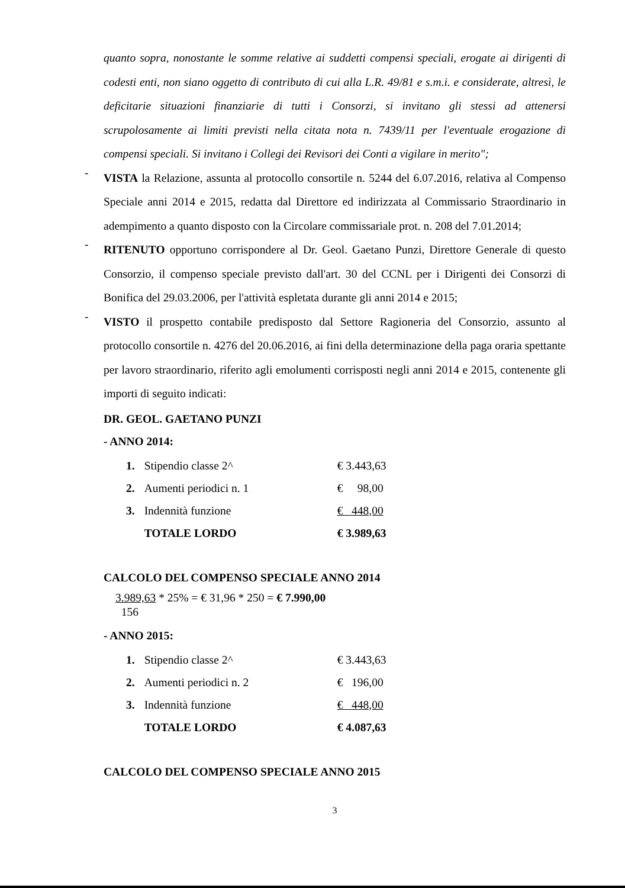quanto sopra, nonostante le somme relative ai suddetti compensi speciali, erogate ai dirigenti di codesti enti, non siano oggetto di contributo di cui alla L.R. 49/81 e s.m.i. e considerate, altresì, le deficitarie situazioni finanziarie di tutti i Consorzi, si invitano gli stessi ad attenersi scrupolosamente ai limiti previsti nella citata nota n. 7439/11 per l'eventuale erogazione di compensi speciali. Si invitano i Collegi dei Revisori dei Conti a vigilare in merito";
-
VISTA la Relazione, assunta al protocollo consortile n. 5244 del 6.07.2016, relativa al Compenso Speciale anni 2014 e 2015, redatta dal Direttore ed indirizzata al Commissario Straordinario in adempimento a quanto disposto con la Circolare commissariale prot. n. 208 del 7.01.2014;
-
RITENUTO opportuno corrispondere al Dr. Geol. Gaetano Punzi, Direttore Generale di questo Consorzio, il compenso speciale previsto dall'art. 30 del CCNL per i Dirigenti dei Consorzi di Bonifica del 29.03.2006, per l'attività espletata durante gli anni 2014 e 2015;
-
VISTO il prospetto contabile predisposto dal Settore Ragioneria del Consorzio, assunto al protocollo consortile n. 4276 del 20.06.2016, ai fini della determinazione della paga oraria spettante per lavoro straordinario, riferito agli emolumenti corrisposti negli anni 2014 e 2015, contenente gli importi di seguito indicati:
DR. GEOL. GAETANO PUNZI
- ANNO 2014:
| 1. | Stipendio classe 2^ | € 3.443,63 |
| 2. | Aumenti periodici n. 1 | € 98,00 |
| 3. | Indennità funzione | € 448,00 |
| | TOTALE LORDO | € 3.989,63 |
CALCOLO DEL COMPENSO SPECIALE ANNO 2014
3.989,63 * 25% = € 31,96 * 250 = € 7.990,00
156
- ANNO 2015:
| 1. | Stipendio classe 2^ | € 3.443,63 |
| 2. | Aumenti periodici n. 2 | € 196,00 |
| 3. | Indennità funzione | € 448,00 |
| | TOTALE LORDO | € 4.087,63 |
CALCOLO DEL COMPENSO SPECIALE ANNO 2015
3